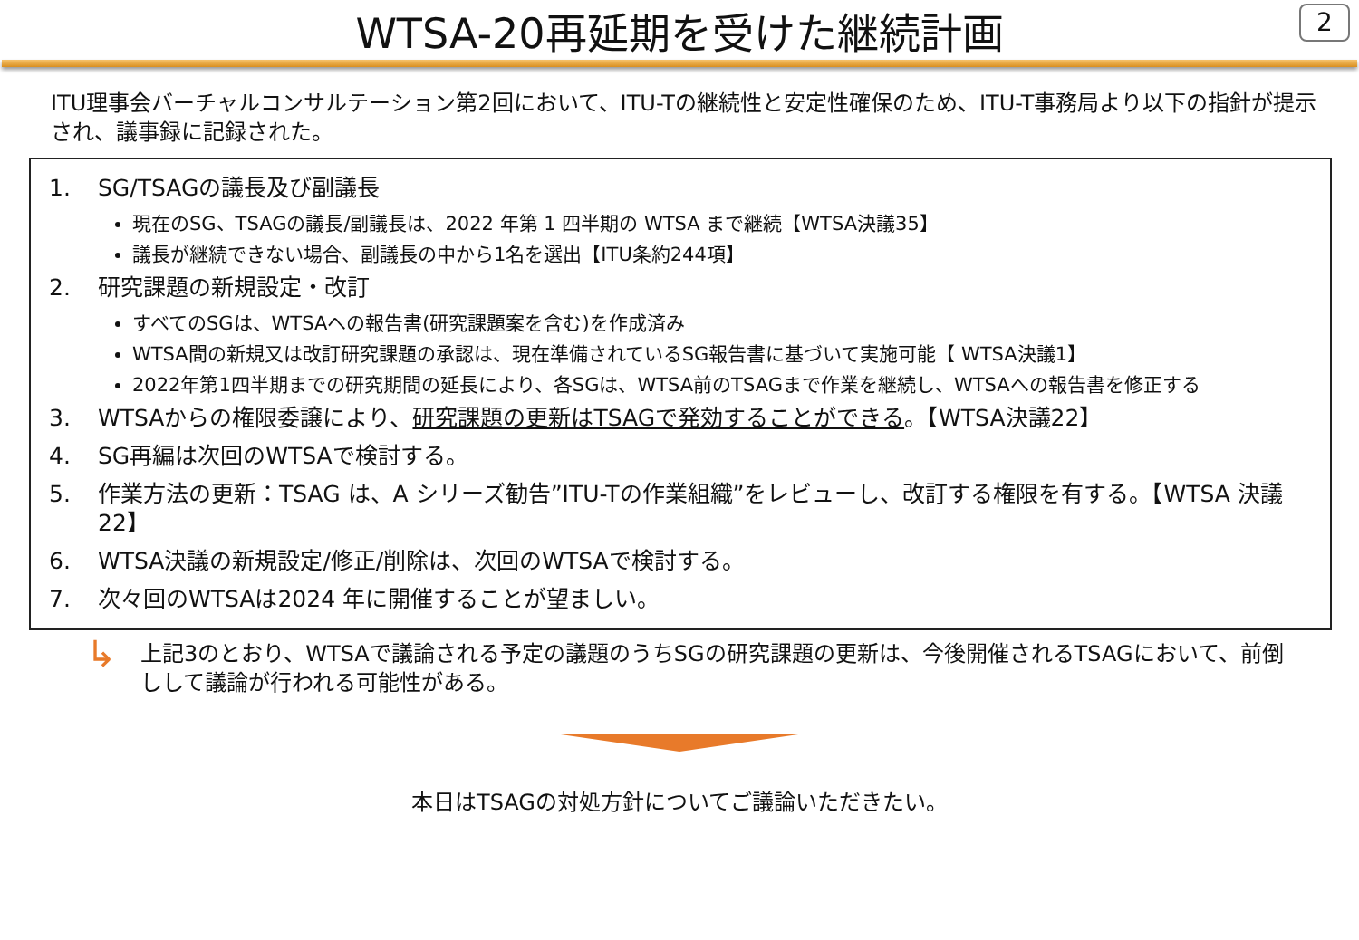WTSA-20再延期を受けた継続計画
2
ITU理事会バーチャルコンサルテーション第2回において、ITU-Tの継続性と安定性確保のため、ITU-T事務局より以下の指針が提示され、議事録に記録された。
1. SG/TSAGの議長及び副議長
現在のSG、TSAGの議長/副議長は、2022 年第 1 四半期の WTSA まで継続【WTSA決議35】
議長が継続できない場合、副議長の中から1名を選出【ITU条約244項】
2. 研究課題の新規設定・改訂
すべてのSGは、WTSAへの報告書(研究課題案を含む)を作成済み
WTSA間の新規又は改訂研究課題の承認は、現在準備されているSG報告書に基づいて実施可能【 WTSA決議1】
2022年第1四半期までの研究期間の延長により、各SGは、WTSA前のTSAGまで作業を継続し、WTSAへの報告書を修正する
3. WTSAからの権限委譲により、研究課題の更新はTSAGで発効することができる。【WTSA決議22】
4. SG再編は次回のWTSAで検討する。
5. 作業方法の更新：TSAG は、A シリーズ勧告”ITU-Tの作業組織”をレビューし、改訂する権限を有する。【WTSA 決議 22】
6. WTSA決議の新規設定/修正/削除は、次回のWTSAで検討する。
7. 次々回のWTSAは2024 年に開催することが望ましい。
↳ 上記3のとおり、WTSAで議論される予定の議題のうちSGの研究課題の更新は、今後開催されるTSAGにおいて、前倒しして議論が行われる可能性がある。
本日はTSAGの対処方針についてご議論いただきたい。